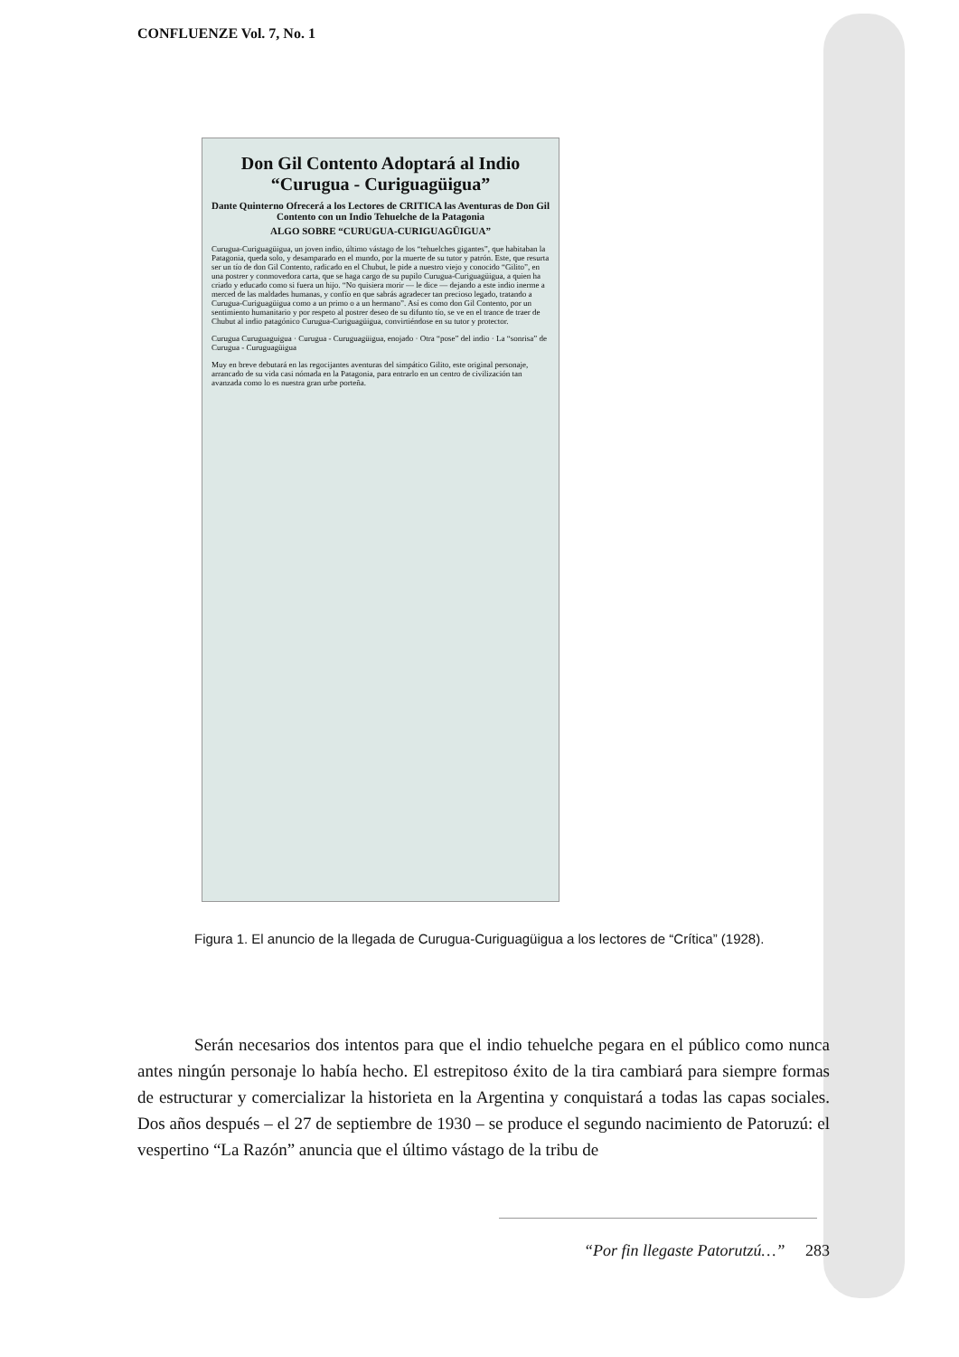CONFLUENZE Vol. 7, No. 1
Don Gil Contento Adoptará al Indio “Curugua - Curiguagüigua”
Dante Quinterno Ofrecerá a los Lectores de CRITICA las Aventuras de Don Gil Contento con un Indio Tehuelche de la Patagonia
ALGO SOBRE “CURUGUA-CURIGUAGÜIGUA”
Curugua-Curiguagüigua, un joven indio, último vástago de los “tehuelches gigantes”, que habitaban la Patagonia, queda solo, y desamparado en el mundo, por la muerte de su tutor y patrón. Este, que resurta ser un tío de don Gil Contento, radicado en el Chubut, le pide a nuestro viejo y conocido “Gilito”, en una postrer y conmovedora carta, que se haga cargo de su pupilo Curugua-Curiguagüigua, a quien ha criado y educado como si fuera un hijo. “No quisiera morir — le dice — dejando a este indio inerme a merced de las maldades humanas, y confío en que sabrás agradecer tan precioso legado, tratando a Curugua-Curiguagüigua como a un primo o a un hermano”. Así es como don Gil Contento, por un sentimiento humanitario y por respeto al postrer deseo de su difunto tío, se ve en el trance de traer de Chubut al indio patagónico Curugua-Curiguagüigua, convirtiéndose en su tutor y protector.
Curugua Curuguaguigua · Curugua - Curuguagüigua, enojado · Otra “pose” del indio · La “sonrisa” de Curugua - Curuguagüigua
Muy en breve debutará en las regocijantes aventuras del simpático Gilito, este original personaje, arrancado de su vida casi nómada en la Patagonia, para entrarlo en un centro de civilización tan avanzada como lo es nuestra gran urbe porteña.
Figura 1. El anuncio de la llegada de Curugua-Curiguagüigua a los lectores de “Crítica” (1928).
Serán necesarios dos intentos para que el indio tehuelche pegara en el público como nunca antes ningún personaje lo había hecho. El estrepitoso éxito de la tira cambiará para siempre formas de estructurar y comercializar la historieta en la Argentina y conquistará a todas las capas sociales. Dos años después – el 27 de septiembre de 1930 – se produce el segundo nacimiento de Patoruzú: el vespertino “La Razón” anuncia que el último vástago de la tribu de
“Por fin llegaste Patorutzú…” 283